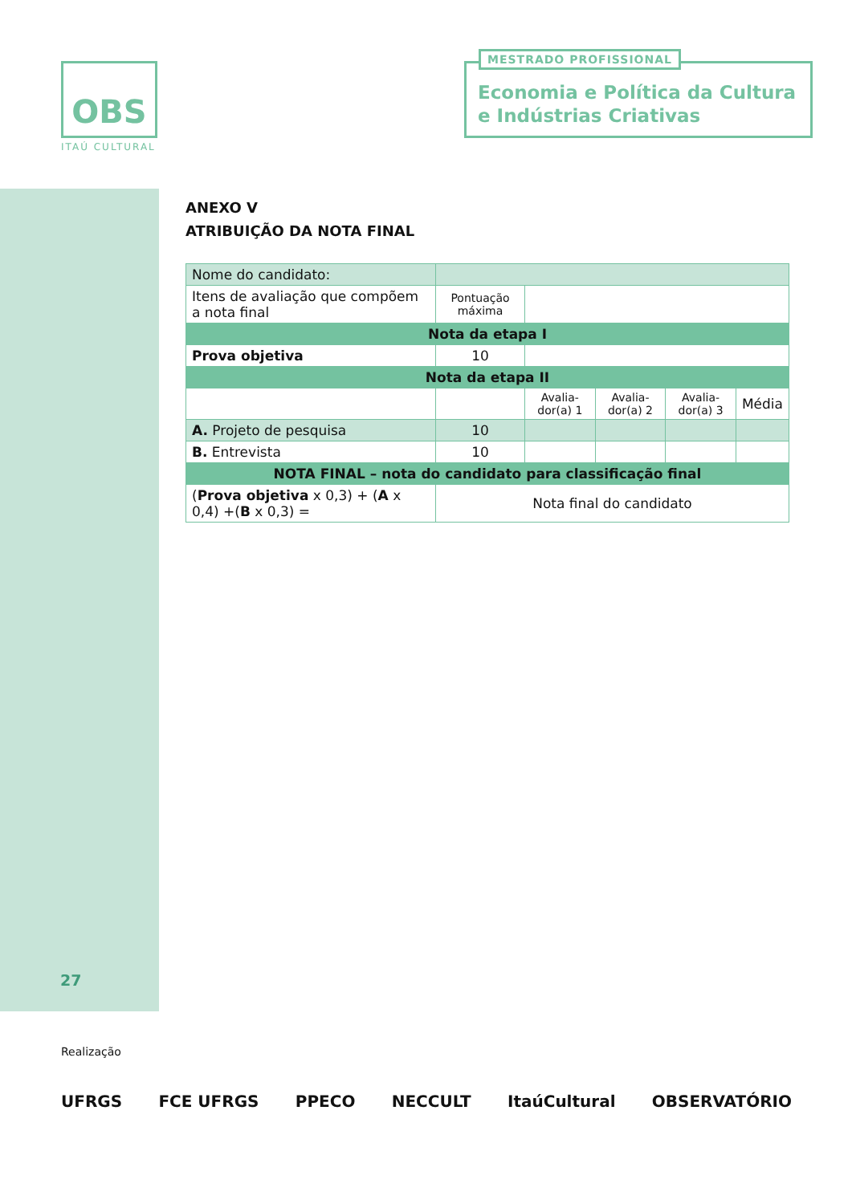OBS
ITAÚ CULTURAL
Economia e Política da Cultura e Indústrias Criativas
MESTRADO PROFISSIONAL
ANEXO V
ATRIBUIÇÃO DA NOTA FINAL
| Nome do candidato: | | | | | |
| Itens de avaliação que compõem a nota final | Pontuação máxima | | | | |
| Nota da etapa I | | | | | |
| Prova objetiva | 10 | | | | |
| Nota da etapa II | | | | | |
| | | Avalia-dor(a) 1 | Avalia-dor(a) 2 | Avalia-dor(a) 3 | Média |
| A. Projeto de pesquisa | 10 | | | | |
| B. Entrevista | 10 | | | | |
| NOTA FINAL – nota do candidato para classificação final | | | | | |
| ( Prova objetiva x 0,3) + ( A x 0,4) +( B x 0,3) = | Nota final do candidato | | | | |
27
Realização
UFRGS FCE UFRGS PPECO NECCULT ItaúCultural OBSERVATÓRIO